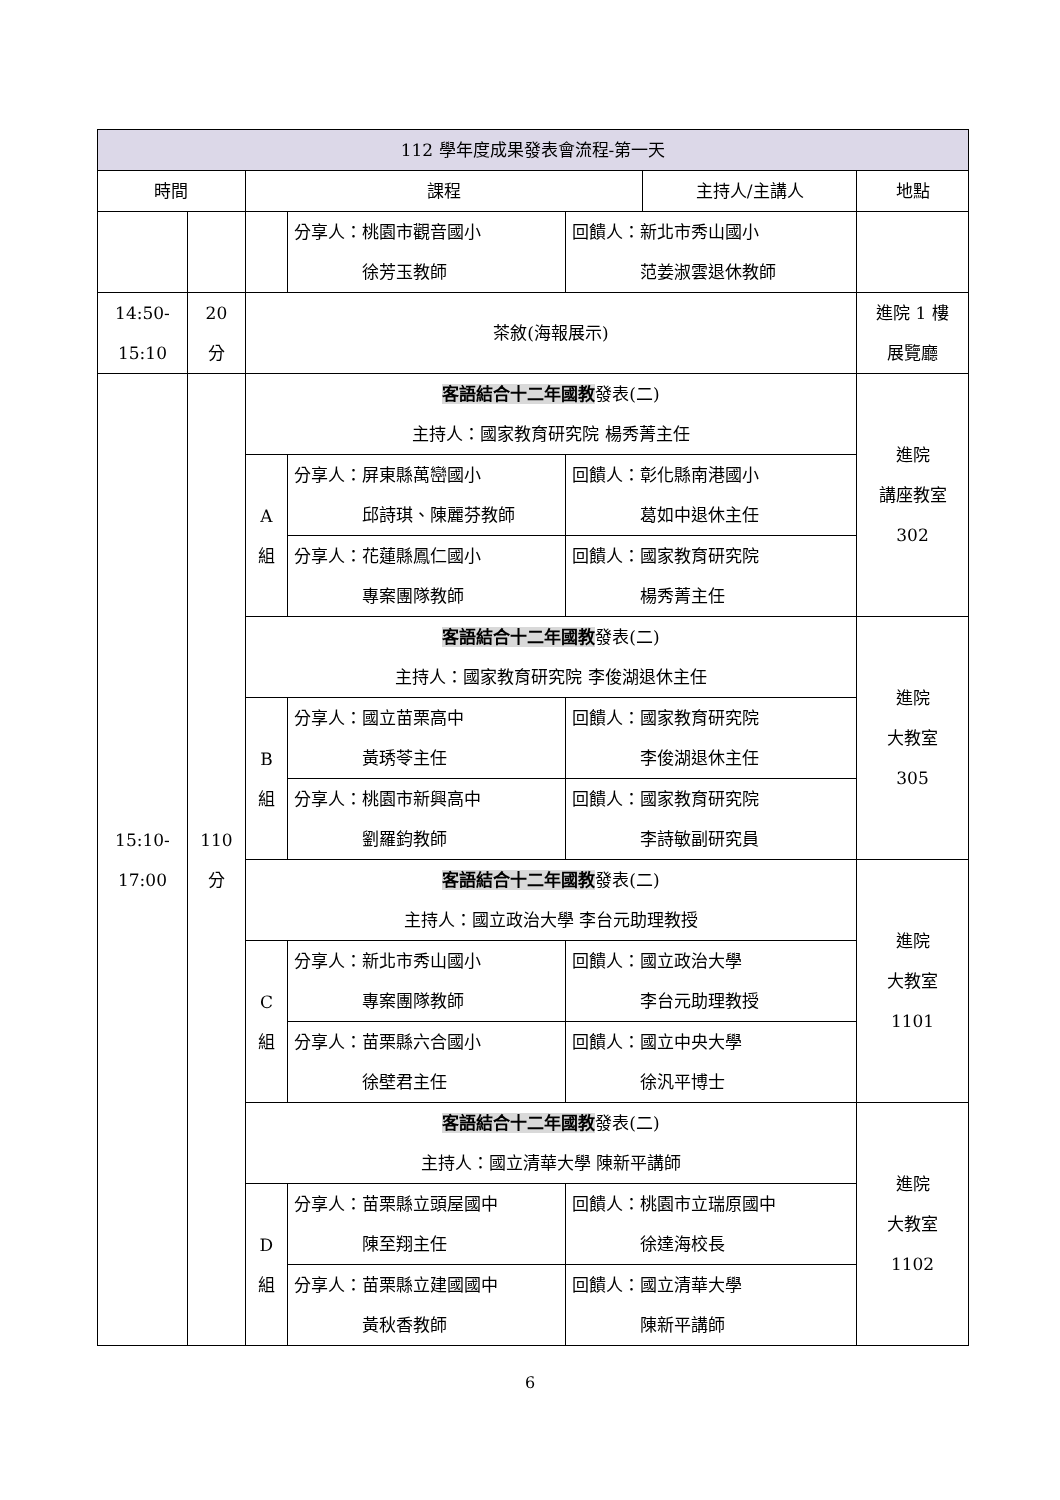| 112 學年度成果發表會流程-第一天 | | | | | | |
| --- | --- | --- | --- | --- | --- | --- |
| 時間 | | 課程 | | | 主持人/主講人 | 地點 |
| | | | 分享人：桃園市觀音國小 徐芳玉教師 | 回饋人：新北市秀山國小 范姜淑雲退休教師 | | |
| 14:50- 15:10 | 20 分 | 茶敘(海報展示) | | | | 進院 1 樓 展覽廳 |
| 15:10- 17:00 | 110 分 | 客語結合十二年國教 發表(二) 主持人：國家教育研究院 楊秀菁主任 | | | | 進院 講座教室 302 |
| | | A 組 | 分享人：屏東縣萬巒國小 邱詩琪、陳麗芬教師 | 回饋人：彰化縣南港國小 葛如中退休主任 | | |
| | | | 分享人：花蓮縣鳳仁國小 專案團隊教師 | 回饋人：國家教育研究院 楊秀菁主任 | | |
| | | 客語結合十二年國教 發表(二) 主持人：國家教育研究院 李俊湖退休主任 | | | | 進院 大教室 305 |
| | | B 組 | 分享人：國立苗栗高中 黃琇苓主任 | 回饋人：國家教育研究院 李俊湖退休主任 | | |
| | | | 分享人：桃園市新興高中 劉羅鈞教師 | 回饋人：國家教育研究院 李詩敏副研究員 | | |
| | | 客語結合十二年國教 發表(二) 主持人：國立政治大學 李台元助理教授 | | | | 進院 大教室 1101 |
| | | C 組 | 分享人：新北市秀山國小 專案團隊教師 | 回饋人：國立政治大學 李台元助理教授 | | |
| | | | 分享人：苗栗縣六合國小 徐壁君主任 | 回饋人：國立中央大學 徐汎平博士 | | |
| | | 客語結合十二年國教 發表(二) 主持人：國立清華大學 陳新平講師 | | | | 進院 大教室 1102 |
| | | D 組 | 分享人：苗栗縣立頭屋國中 陳至翔主任 | 回饋人：桃園市立瑞原國中 徐達海校長 | | |
| | | | 分享人：苗栗縣立建國國中 黃秋香教師 | 回饋人：國立清華大學 陳新平講師 | | |
6